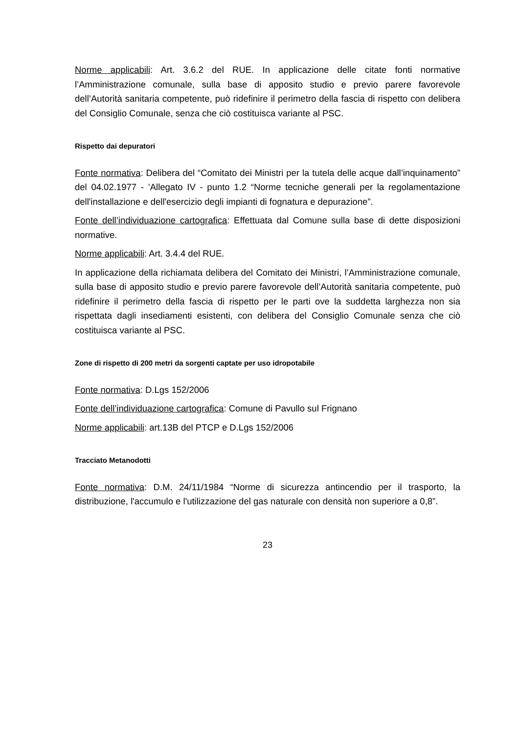Norme applicabili: Art. 3.6.2 del RUE. In applicazione delle citate fonti normative l’Amministrazione comunale, sulla base di apposito studio e previo parere favorevole dell’Autorità sanitaria competente, può ridefinire il perimetro della fascia di rispetto con delibera del Consiglio Comunale, senza che ciò costituisca variante al PSC.
Rispetto dai depuratori
Fonte normativa: Delibera del “Comitato dei Ministri per la tutela delle acque dall’inquinamento” del 04.02.1977 - ’Allegato IV - punto 1.2 “Norme tecniche generali per la regolamentazione dell'installazione e dell'esercizio degli impianti di fognatura e depurazione”.
Fonte dell’individuazione cartografica: Effettuata dal Comune sulla base di dette disposizioni normative.
Norme applicabili: Art. 3.4.4 del RUE.
In applicazione della richiamata delibera del Comitato dei Ministri, l’Amministrazione comunale, sulla base di apposito studio e previo parere favorevole dell’Autorità sanitaria competente, può ridefinire il perimetro della fascia di rispetto per le parti ove la suddetta larghezza non sia rispettata dagli insediamenti esistenti, con delibera del Consiglio Comunale senza che ciò costituisca variante al PSC.
Zone di rispetto di 200 metri da sorgenti captate per uso idropotabile
Fonte normativa: D.Lgs 152/2006
Fonte dell’individuazione cartografica: Comune di Pavullo sul Frignano
Norme applicabili: art.13B del PTCP e D.Lgs 152/2006
Tracciato Metanodotti
Fonte normativa: D.M. 24/11/1984 “Norme di sicurezza antincendio per il trasporto, la distribuzione, l'accumulo e l'utilizzazione del gas naturale con densità non superiore a 0,8”.
23